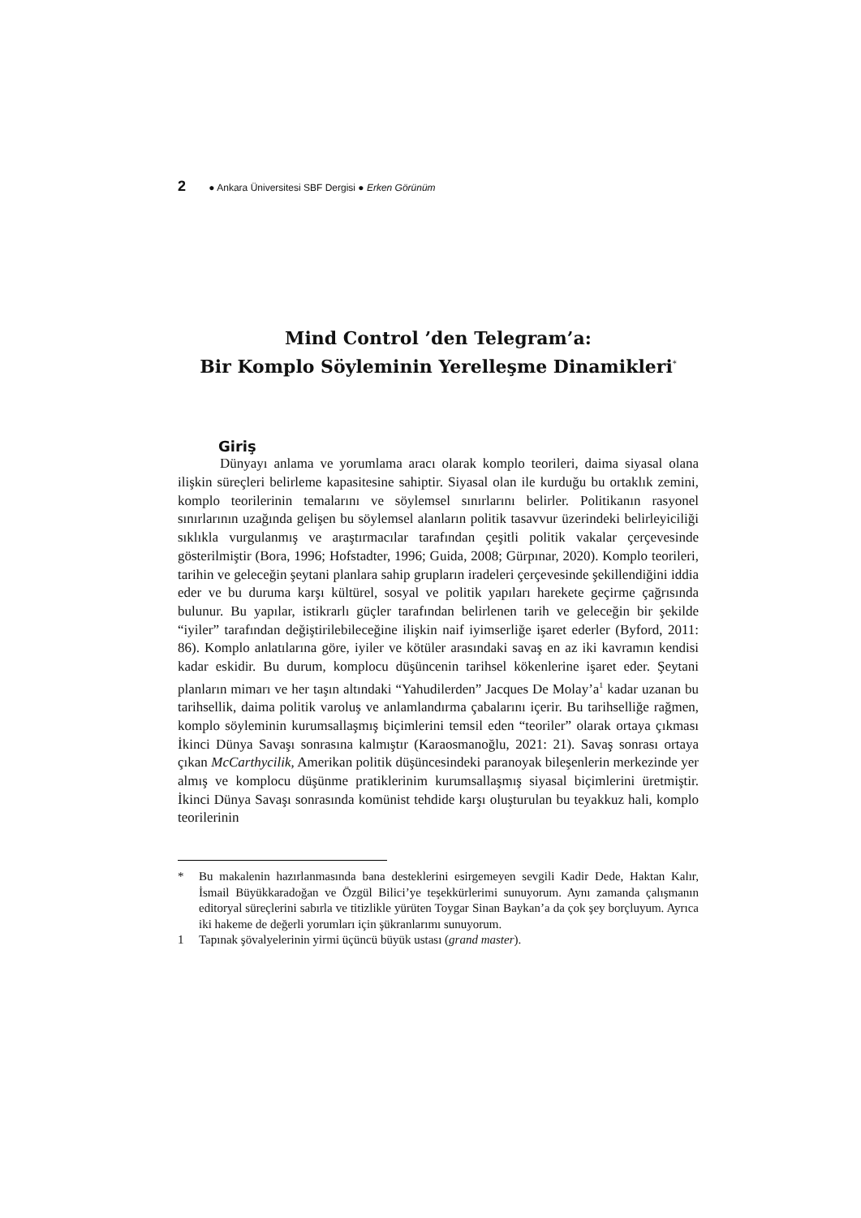2 ● Ankara Üniversitesi SBF Dergisi ● Erken Görünüm
Mind Control ’den Telegram’a:
Bir Komplo Söyleminin Yerelleşme Dinamikleri<sup>*</sup>
Giriş
Dünyayı anlama ve yorumlama aracı olarak komplo teorileri, daima siyasal olana ilişkin süreçleri belirleme kapasitesine sahiptir. Siyasal olan ile kurduğu bu ortaklık zemini, komplo teorilerinin temalarını ve söylemsel sınırlarını belirler. Politikanın rasyonel sınırlarının uzağında gelişen bu söylemsel alanların politik tasavvur üzerindeki belirleyiciliği sıklıkla vurgulanmış ve araştırmacılar tarafından çeşitli politik vakalar çerçevesinde gösterilmiştir (Bora, 1996; Hofstadter, 1996; Guida, 2008; Gürpınar, 2020). Komplo teorileri, tarihin ve geleceğin şeytani planlara sahip grupların iradeleri çerçevesinde şekillendiğini iddia eder ve bu duruma karşı kültürel, sosyal ve politik yapıları harekete geçirme çağrısında bulunur. Bu yapılar, istikrarlı güçler tarafından belirlenen tarih ve geleceğin bir şekilde “iyiler” tarafından değiştirilebileceğine ilişkin naif iyimserliğe işaret ederler (Byford, 2011: 86). Komplo anlatılarına göre, iyiler ve kötüler arasındaki savaş en az iki kavramın kendisi kadar eskidir. Bu durum, komplocu düşüncenin tarihsel kökenlerine işaret eder. Şeytani planların mimarı ve her taşın altındaki “Yahudilerden” Jacques De Molay’a<sup>1</sup> kadar uzanan bu tarihsellik, daima politik varoluş ve anlamlandırma çabalarını içerir. Bu tarihselliğe rağmen, komplo söyleminin kurumsallaşmış biçimlerini temsil eden “teoriler” olarak ortaya çıkması İkinci Dünya Savaşı sonrasına kalmıştır (Karaosmanoğlu, 2021: 21). Savaş sonrası ortaya çıkan McCarthycilik, Amerikan politik düşüncesindeki paranoyak bileşenlerin merkezinde yer almış ve komplocu düşünme pratiklerinim kurumsallaşmış siyasal biçimlerini üretmiştir. İkinci Dünya Savaşı sonrasında komünist tehdide karşı oluşturulan bu teyakkuz hali, komplo teorilerinin
* Bu makalenin hazırlanmasında bana desteklerini esirgemeyen sevgili Kadir Dede, Haktan Kalır, İsmail Büyükkaradoğan ve Özgül Bilici’ye teşekkürlerimi sunuyorum. Aynı zamanda çalışmanın editoryal süreçlerini sabırla ve titizlikle yürüten Toygar Sinan Baykan’a da çok şey borçluyum. Ayrıca iki hakeme de değerli yorumları için şükranlarımı sunuyorum.
1 Tapınak şövalyelerinin yirmi üçüncü büyük ustası (grand master).